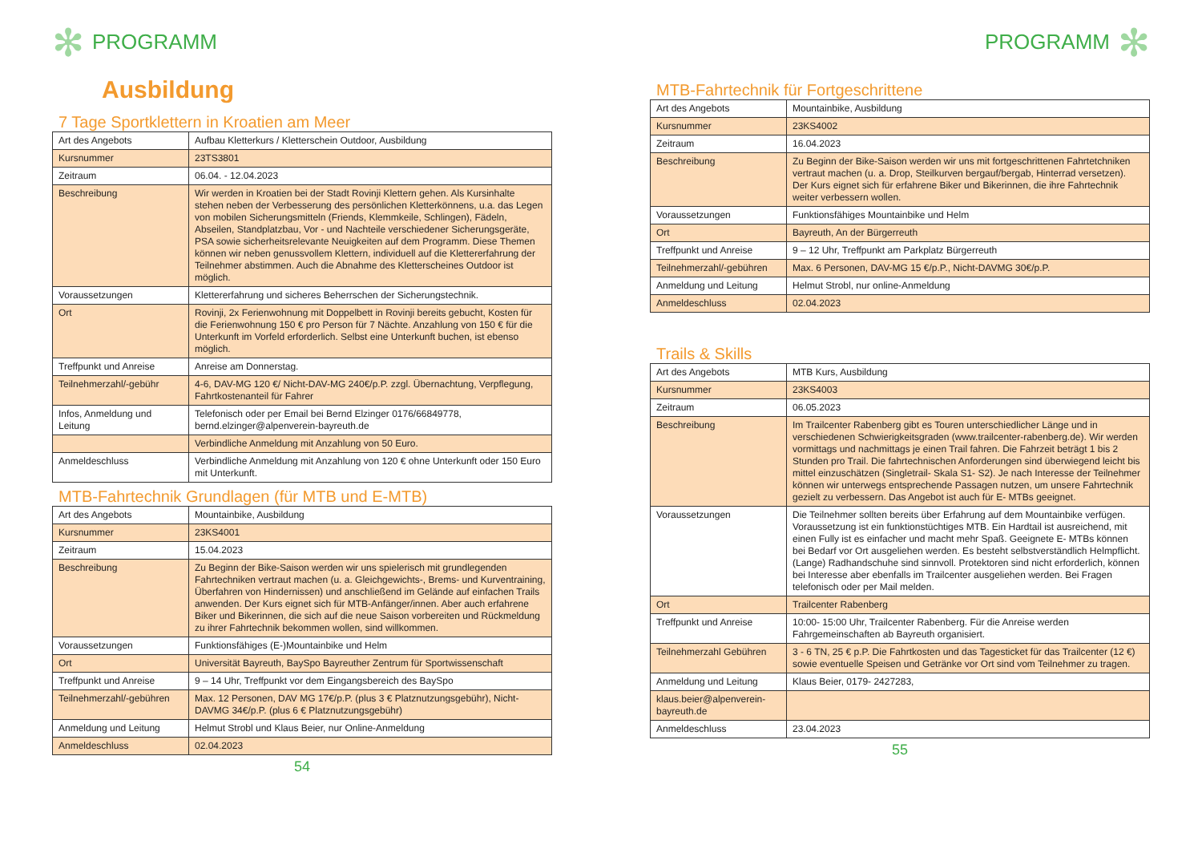✻ PROGRAMM
Ausbildung
7 Tage Sportklettern in Kroatien am Meer
| Art des Angebots | Aufbau Kletterkurs / Kletterschein Outdoor, Ausbildung |
| Kursnummer | 23TS3801 |
| Zeitraum | 06.04. - 12.04.2023 |
| Beschreibung | Wir werden in Kroatien bei der Stadt Rovinji Klettern gehen. Als Kursinhalte stehen neben der Verbesserung des persönlichen Kletterkönnens, u.a. das Legen von mobilen Sicherungsmitteln (Friends, Klemmkeile, Schlingen), Fädeln, Abseilen, Standplatzbau, Vor - und Nachteile verschiedener Sicherungsgeräte, PSA sowie sicherheitsrelevante Neuigkeiten auf dem Programm. Diese Themen können wir neben genussvollem Klettern, individuell auf die Klettererfahrung der Teilnehmer abstimmen. Auch die Abnahme des Kletterscheines Outdoor ist möglich. |
| Voraussetzungen | Klettererfahrung und sicheres Beherrschen der Sicherungstechnik. |
| Ort | Rovinji, 2x Ferienwohnung mit Doppelbett in Rovinji bereits gebucht, Kosten für die Ferienwohnung 150 € pro Person für 7 Nächte. Anzahlung von 150 € für die Unterkunft im Vorfeld erforderlich. Selbst eine Unterkunft buchen, ist ebenso möglich. |
| Treffpunkt und Anreise | Anreise am Donnerstag. |
| Teilnehmerzahl/-gebühr | 4-6, DAV-MG 120 €/ Nicht-DAV-MG 240€/p.P. zzgl. Übernachtung, Verpflegung, Fahrtkostenanteil für Fahrer |
| Infos, Anmeldung und Leitung | Telefonisch oder per Email bei Bernd Elzinger 0176/66849778, bernd.elzinger@alpenverein-bayreuth.de |
| | Verbindliche Anmeldung mit Anzahlung von 50 Euro. |
| Anmeldeschluss | Verbindliche Anmeldung mit Anzahlung von 120 € ohne Unterkunft oder 150 Euro mit Unterkunft. |
MTB-Fahrtechnik Grundlagen (für MTB und E-MTB)
| Art des Angebots | Mountainbike, Ausbildung |
| Kursnummer | 23KS4001 |
| Zeitraum | 15.04.2023 |
| Beschreibung | Zu Beginn der Bike-Saison werden wir uns spielerisch mit grundlegenden Fahrtechniken vertraut machen (u. a. Gleichgewichts-, Brems- und Kurventraining, Überfahren von Hindernissen) und anschließend im Gelände auf einfachen Trails anwenden. Der Kurs eignet sich für MTB-Anfänger/innen. Aber auch erfahrene Biker und Bikerinnen, die sich auf die neue Saison vorbereiten und Rückmeldung zu ihrer Fahrtechnik bekommen wollen, sind willkommen. |
| Voraussetzungen | Funktionsfähiges (E-)Mountainbike und Helm |
| Ort | Universität Bayreuth, BaySpo Bayreuther Zentrum für Sportwissenschaft |
| Treffpunkt und Anreise | 9 – 14 Uhr, Treffpunkt vor dem Eingangsbereich des BaySpo |
| Teilnehmerzahl/-gebühren | Max. 12 Personen, DAV MG 17€/p.P. (plus 3 € Platznutzungsgebühr), Nicht-DAVMG 34€/p.P. (plus 6 € Platznutzungsgebühr) |
| Anmeldung und Leitung | Helmut Strobl und Klaus Beier, nur Online-Anmeldung |
| Anmeldeschluss | 02.04.2023 |
54
PROGRAMM ✻
MTB-Fahrtechnik für Fortgeschrittene
| Art des Angebots | Mountainbike, Ausbildung |
| Kursnummer | 23KS4002 |
| Zeitraum | 16.04.2023 |
| Beschreibung | Zu Beginn der Bike-Saison werden wir uns mit fortgeschrittenen Fahrtetchniken vertraut machen (u. a. Drop, Steilkurven bergauf/bergab, Hinterrad versetzen). Der Kurs eignet sich für erfahrene Biker und Bikerinnen, die ihre Fahrtechnik weiter verbessern wollen. |
| Voraussetzungen | Funktionsfähiges Mountainbike und Helm |
| Ort | Bayreuth, An der Bürgerreuth |
| Treffpunkt und Anreise | 9 – 12 Uhr, Treffpunkt am Parkplatz Bürgerreuth |
| Teilnehmerzahl/-gebühren | Max. 6 Personen, DAV-MG 15 €/p.P., Nicht-DAVMG 30€/p.P. |
| Anmeldung und Leitung | Helmut Strobl, nur online-Anmeldung |
| Anmeldeschluss | 02.04.2023 |
Trails & Skills
| Art des Angebots | MTB Kurs, Ausbildung |
| Kursnummer | 23KS4003 |
| Zeitraum | 06.05.2023 |
| Beschreibung | Im Trailcenter Rabenberg gibt es Touren unterschiedlicher Länge und in verschiedenen Schwierigkeitsgraden (www.trailcenter-rabenberg.de). Wir werden vormittags und nachmittags je einen Trail fahren. Die Fahrzeit beträgt 1 bis 2 Stunden pro Trail. Die fahrtechnischen Anforderungen sind überwiegend leicht bis mittel einzuschätzen (Singletrail- Skala S1- S2). Je nach Interesse der Teilnehmer können wir unterwegs entsprechende Passagen nutzen, um unsere Fahrtechnik gezielt zu verbessern. Das Angebot ist auch für E- MTBs geeignet. |
| Voraussetzungen | Die Teilnehmer sollten bereits über Erfahrung auf dem Mountainbike verfügen. Voraussetzung ist ein funktionstüchtiges MTB. Ein Hardtail ist ausreichend, mit einen Fully ist es einfacher und macht mehr Spaß. Geeignete E- MTBs können bei Bedarf vor Ort ausgeliehen werden. Es besteht selbstverständlich Helmpflicht. (Lange) Radhandschuhe sind sinnvoll. Protektoren sind nicht erforderlich, können bei Interesse aber ebenfalls im Trailcenter ausgeliehen werden. Bei Fragen telefonisch oder per Mail melden. |
| Ort | Trailcenter Rabenberg |
| Treffpunkt und Anreise | 10:00- 15:00 Uhr, Trailcenter Rabenberg. Für die Anreise werden Fahrgemeinschaften ab Bayreuth organisiert. |
| Teilnehmerzahl Gebühren | 3 - 6 TN, 25 € p.P. Die Fahrtkosten und das Tagesticket für das Trailcenter (12 €) sowie eventuelle Speisen und Getränke vor Ort sind vom Teilnehmer zu tragen. |
| Anmeldung und Leitung | Klaus Beier, 0179- 2427283, |
| klaus.beier@alpenverein-bayreuth.de | |
| Anmeldeschluss | 23.04.2023 |
55